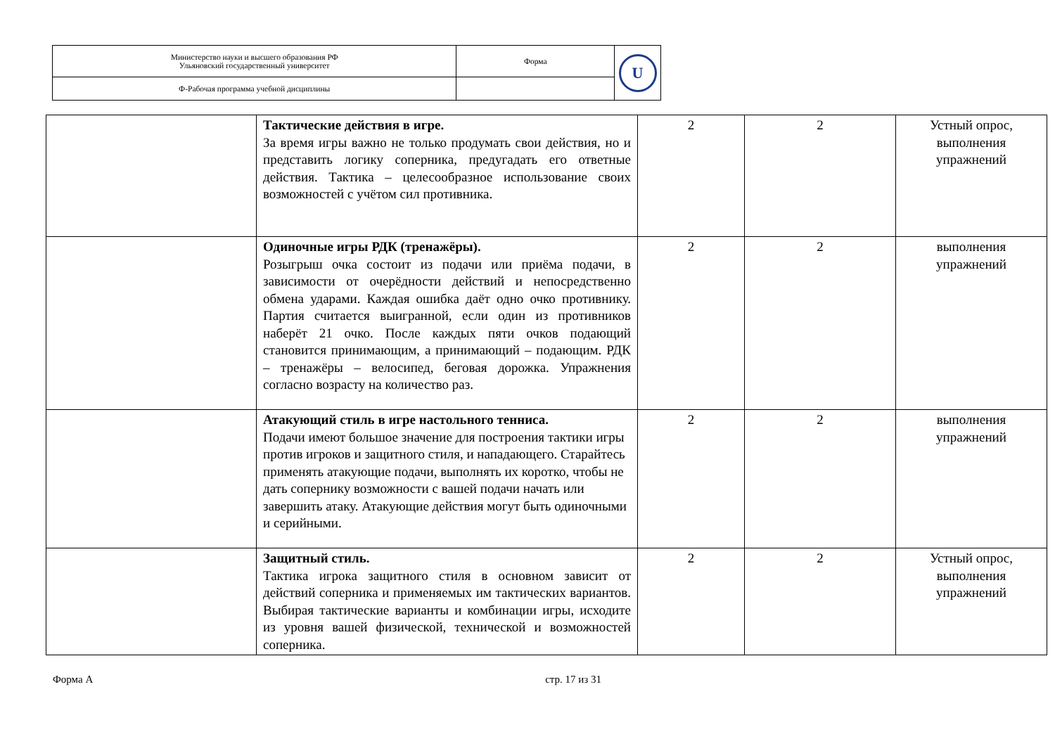| Министерство науки и высшего образования РФ Ульяновский государственный университет | Форма | U |
| Ф-Рабочая программа учебной дисциплины | | |
| | Тактические действия в игре. За время игры важно не только продумать свои действия, но и представить логику соперника, предугадать его ответные действия. Тактика – целесообразное использование своих возможностей с учётом сил противника. | 2 | 2 | Устный опрос, выполнения упражнений |
| | Одиночные игры РДК (тренажёры). Розыгрыш очка состоит из подачи или приёма подачи, в зависимости от очерёдности действий и непосредственно обмена ударами. Каждая ошибка даёт одно очко противнику. Партия считается выигранной, если один из противников наберёт 21 очко. После каждых пяти очков подающий становится принимающим, а принимающий – подающим. РДК – тренажёры – велосипед, беговая дорожка. Упражнения согласно возрасту на количество раз. | 2 | 2 | выполнения упражнений |
| | Атакующий стиль в игре настольного тенниса. Подачи имеют большое значение для построения тактики игры против игроков и защитного стиля, и нападающего. Старайтесь применять атакующие подачи, выполнять их коротко, чтобы не дать сопернику возможности с вашей подачи начать или завершить атаку. Атакующие действия могут быть одиночными и серийными. | 2 | 2 | выполнения упражнений |
| | Защитный стиль. Тактика игрока защитного стиля в основном зависит от действий соперника и применяемых им тактических вариантов. Выбирая тактические варианты и комбинации игры, исходите из уровня вашей физической, технической и возможностей соперника. | 2 | 2 | Устный опрос, выполнения упражнений |
Форма А стр. 17 из 31